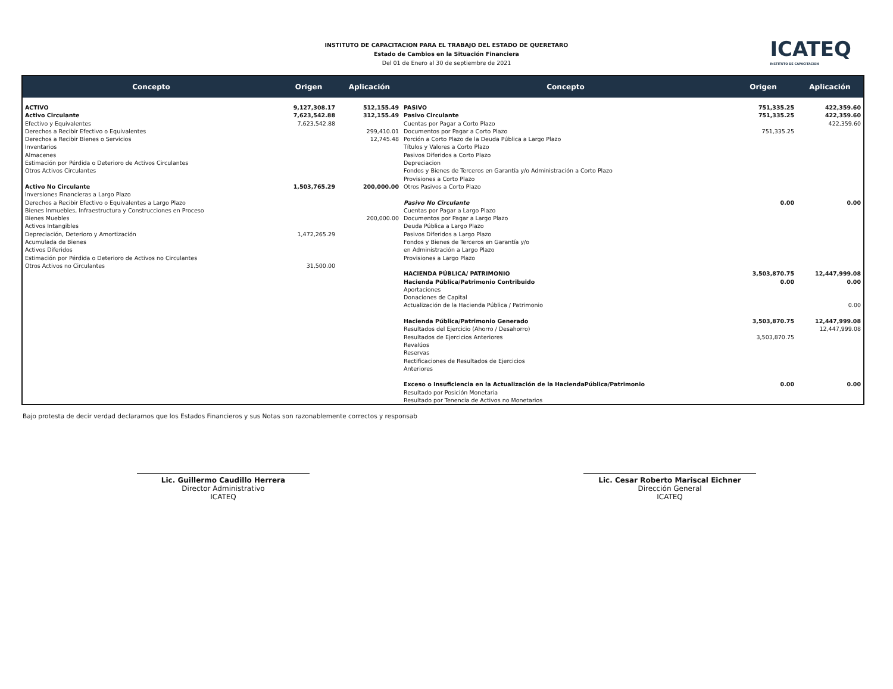INSTITUTO DE CAPACITACION PARA EL TRABAJO DEL ESTADO DE QUERETARO
Estado de Cambios en la Situación Financiera
Del 01 de Enero al 30 de septiembre de 2021
ICATEQ
INSTITUTO DE CAPACITACION
| Concepto | Origen | Aplicación | Concepto | Origen | Aplicación |
| --- | --- | --- | --- | --- | --- |
| ACTIVO | 9,127,308.17 | 512,155.49 | PASIVO | 751,335.25 | 422,359.60 |
| Activo Circulante | 7,623,542.88 | 312,155.49 | Pasivo Circulante | 751,335.25 | 422,359.60 |
| Efectivo y Equivalentes | 7,623,542.88 | | Cuentas por Pagar a Corto Plazo | | 422,359.60 |
| Derechos a Recibir Efectivo o Equivalentes | | 299,410.01 | Documentos por Pagar a Corto Plazo | 751,335.25 | |
| Derechos a Recibir Bienes o Servicios | | 12,745.48 | Porción a Corto Plazo de la Deuda Pública a Largo Plazo | | |
| Inventarios | | | Títulos y Valores a Corto Plazo | | |
| Almacenes | | | Pasivos Diferidos a Corto Plazo | | |
| Estimación por Pérdida o Deterioro de Activos Circulantes | | | Depreciacion | | |
| Otros Activos Circulantes | | | Fondos y Bienes de Terceros en Garantía y/o Administración a Corto Plazo | | |
| | | | Provisiones a Corto Plazo | | |
| Activo No Circulante | 1,503,765.29 | 200,000.00 | Otros Pasivos a Corto Plazo | | |
| Inversiones Financieras a Largo Plazo | | | | | |
| Derechos a Recibir Efectivo o Equivalentes a Largo Plazo | | | Pasivo No Circulante | 0.00 | 0.00 |
| Bienes Inmuebles, Infraestructura y Construcciones en Proceso | | | Cuentas por Pagar a Largo Plazo | | |
| Bienes Muebles | | 200,000.00 | Documentos por Pagar a Largo Plazo | | |
| Activos Intangibles | | | Deuda Pública a Largo Plazo | | |
| Depreciación, Deterioro y Amortización | 1,472,265.29 | | Pasivos Diferidos a Largo Plazo | | |
| Acumulada de Bienes | | | Fondos y Bienes de Terceros en Garantía y/o | | |
| Activos Diferidos | | | en Administración a Largo Plazo | | |
| Estimación por Pérdida o Deterioro de Activos no Circulantes | | | Provisiones a Largo Plazo | | |
| Otros Activos no Circulantes | 31,500.00 | | | | |
| | | | HACIENDA PÚBLICA/ PATRIMONIO | 3,503,870.75 | 12,447,999.08 |
| | | | Hacienda Pública/Patrimonio Contribuido | 0.00 | 0.00 |
| | | | Aportaciones | | |
| | | | Donaciones de Capital | | |
| | | | Actualización de la Hacienda Pública / Patrimonio | | 0.00 |
| | | | Hacienda Pública/Patrimonio Generado | 3,503,870.75 | 12,447,999.08 |
| | | | Resultados del Ejercicio (Ahorro / Desahorro) | | 12,447,999.08 |
| | | | Resultados de Ejercicios Anteriores | 3,503,870.75 | |
| | | | Revalúos | | |
| | | | Reservas | | |
| | | | Rectificaciones de Resultados de Ejercicios | | |
| | | | Anteriores | | |
| | | | Exceso o Insuficiencia en la Actualización de la HaciendaPública/Patrimonio | 0.00 | 0.00 |
| | | | Resultado por Posición Monetaria | | |
| | | | Resultado por Tenencia de Activos no Monetarios | | |
Bajo protesta de decir verdad declaramos que los Estados Financieros y sus Notas son razonablemente correctos y responsab
Lic. Guillermo Caudillo Herrera
Director Administrativo
ICATEQ
Lic. Cesar Roberto Mariscal Eichner
Dirección General
ICATEQ